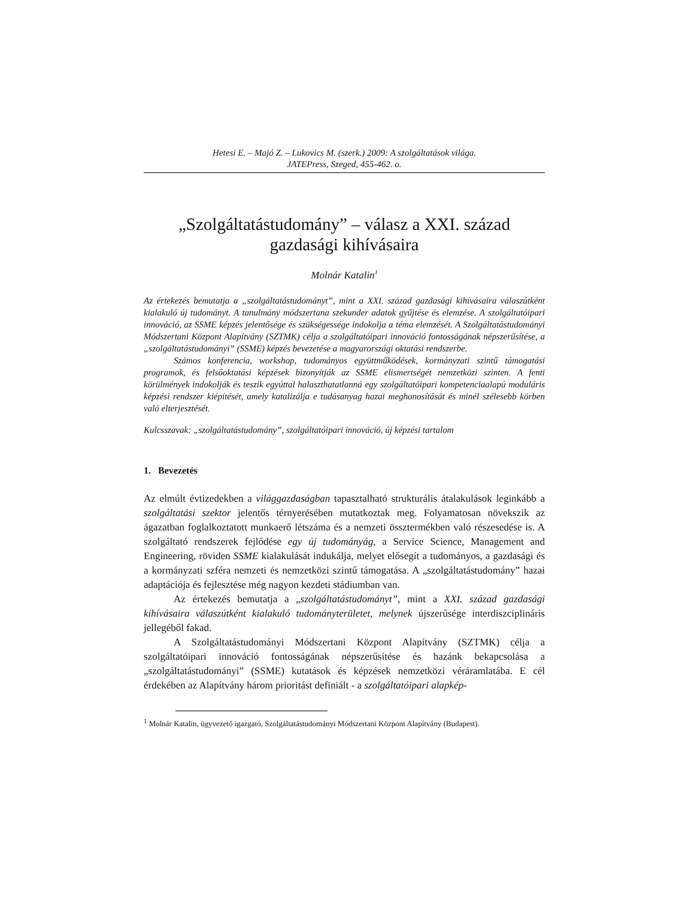Hetesi E. – Majó Z. – Lukovics M. (szerk.) 2009: A szolgáltatások világa.
JATEPress, Szeged, 455-462. o.
„Szolgáltatástudomány” – válasz a XXI. század
gazdasági kihívásaira
Molnár Katalin<sup>1</sup>
Az értekezés bemutatja a „szolgáltatástudományt”, mint a XXI. század gazdasági kihívásaira válaszútként kialakuló új tudományt. A tanulmány módszertana szekunder adatok gyűjtése és elemzése. A szolgáltatóipari innováció, az SSME képzés jelentősége és szükségessége indokolja a téma elemzését. A Szolgáltatástudományi Módszertani Központ Alapítvány (SZTMK) célja a szolgáltatóipari innováció fontosságának népszerűsítése, a „szolgáltatástudományi” (SSME) képzés bevezetése a magyarországi oktatási rendszerbe.
Számos konferencia, workshop, tudományos együttműködések, kormányzati szintű támogatási programok, és felsőoktatási képzések bizonyítják az SSME elismertségét nemzetközi szinten. A fenti körülmények indokolják és teszik egyúttal halaszthatatlanná egy szolgáltatóipari kompetenciaalapú moduláris képzési rendszer kiépítését, amely katalizálja e tudásanyag hazai meghonosítását és minél szélesebb körben való elterjesztését.
Kulcsszavak: „szolgáltatástudomány”, szolgáltatóipari innováció, új képzési tartalom
1. Bevezetés
Az elmúlt évtizedekben a világgazdaságban tapasztalható strukturális átalakulások leginkább a szolgáltatási szektor jelentős térnyerésében mutatkoztak meg. Folyamatosan növekszik az ágazatban foglalkoztatott munkaerő létszáma és a nemzeti össztermékben való részesedése is. A szolgáltató rendszerek fejlődése egy új tudományág, a Service Science, Management and Engineering, röviden SSME kialakulását indukálja, melyet elősegít a tudományos, a gazdasági és a kormányzati szféra nemzeti és nemzetközi szintű támogatása. A „szolgáltatástudomány” hazai adaptációja és fejlesztése még nagyon kezdeti stádiumban van.
Az értekezés bemutatja a „szolgáltatástudományt”, mint a XXI. század gazdasági kihívásaira válaszútként kialakuló tudományterületet, melynek újszerűsége interdiszciplináris jellegéből fakad.
A Szolgáltatástudományi Módszertani Központ Alapítvány (SZTMK) célja a szolgáltatóipari innováció fontosságának népszerűsítése és hazánk bekapcsolása a „szolgáltatástudományi” (SSME) kutatások és képzések nemzetközi véráramlatába. E cél érdekében az Alapítvány három prioritást definiált - a szolgáltatóipari alapkép-
<sup>1</sup> Molnár Katalin, ügyvezető igazgató, Szolgáltatástudományi Módszertani Központ Alapítvány (Budapest).